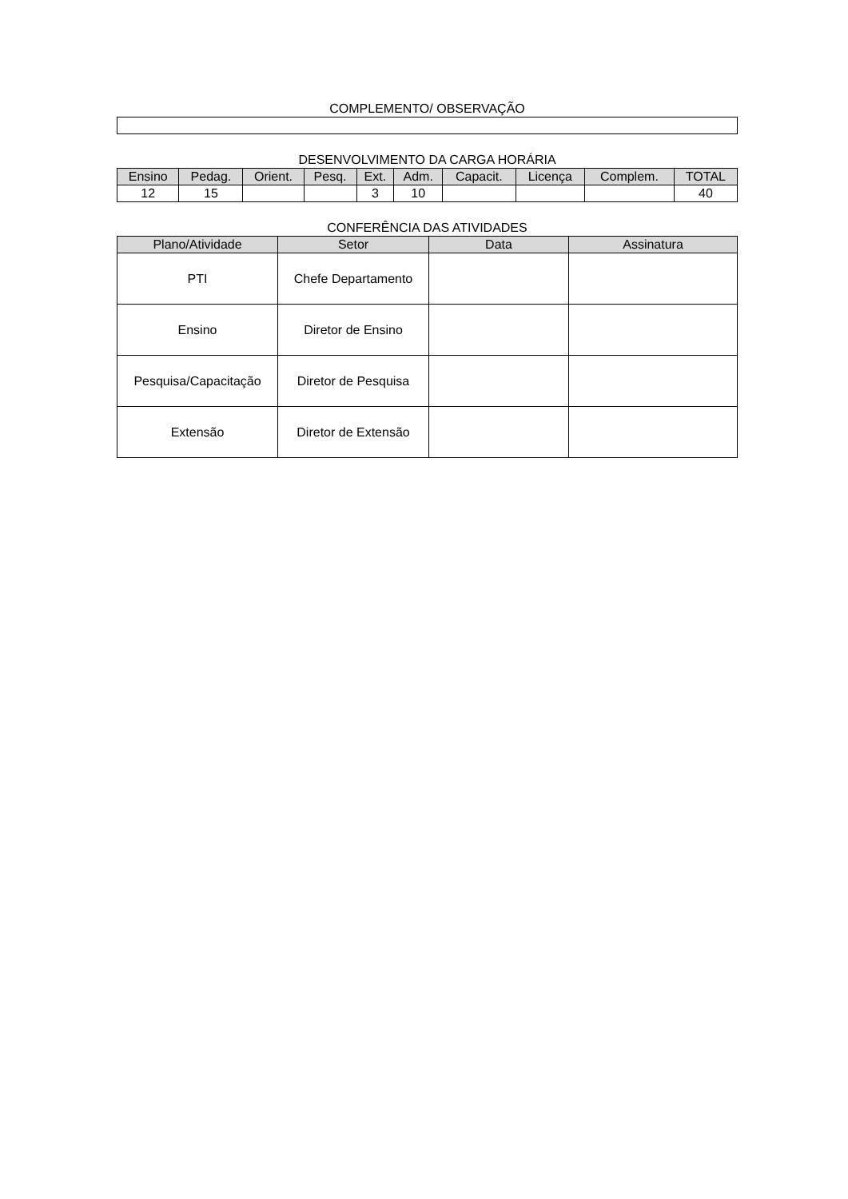COMPLEMENTO/ OBSERVAÇÃO
DESENVOLVIMENTO DA CARGA HORÁRIA
| Ensino | Pedag. | Orient. | Pesq. | Ext. | Adm. | Capacit. | Licença | Complem. | TOTAL |
| --- | --- | --- | --- | --- | --- | --- | --- | --- | --- |
| 12 | 15 | | | 3 | 10 | | | | 40 |
CONFERÊNCIA DAS ATIVIDADES
| Plano/Atividade | Setor | Data | Assinatura |
| --- | --- | --- | --- |
| PTI | Chefe Departamento | | |
| Ensino | Diretor de Ensino | | |
| Pesquisa/Capacitação | Diretor de Pesquisa | | |
| Extensão | Diretor de Extensão | | |